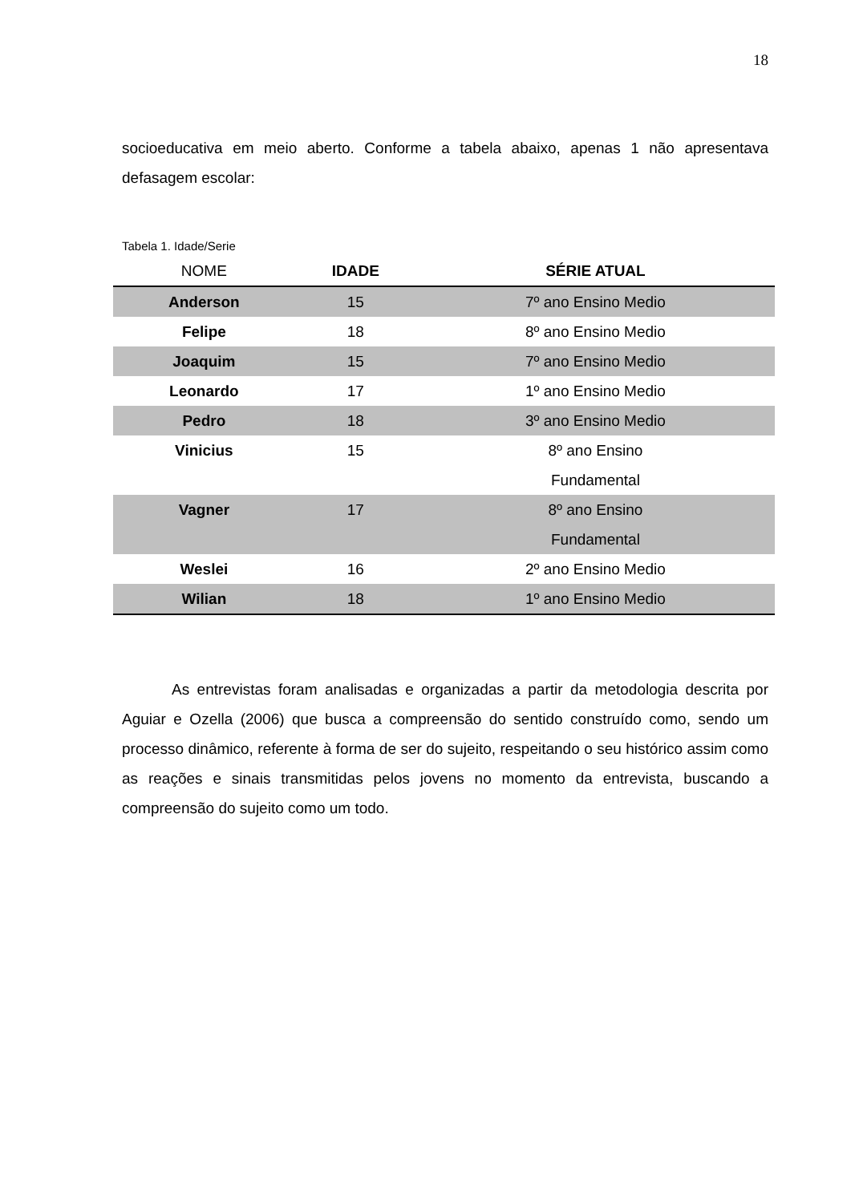18
socioeducativa em meio aberto. Conforme a tabela abaixo, apenas 1 não apresentava defasagem escolar:
Tabela 1. Idade/Serie
| NOME | IDADE | SÉRIE ATUAL |
| --- | --- | --- |
| Anderson | 15 | 7º ano Ensino Medio |
| Felipe | 18 | 8º ano Ensino Medio |
| Joaquim | 15 | 7º ano Ensino Medio |
| Leonardo | 17 | 1º ano Ensino Medio |
| Pedro | 18 | 3º ano Ensino Medio |
| Vinicius | 15 | 8º ano Ensino Fundamental |
| Vagner | 17 | 8º ano Ensino Fundamental |
| Weslei | 16 | 2º ano Ensino Medio |
| Wilian | 18 | 1º ano Ensino Medio |
As entrevistas foram analisadas e organizadas a partir da metodologia descrita por Aguiar e Ozella (2006) que busca a compreensão do sentido construído como, sendo um processo dinâmico, referente à forma de ser do sujeito, respeitando o seu histórico assim como as reações e sinais transmitidas pelos jovens no momento da entrevista, buscando a compreensão do sujeito como um todo.